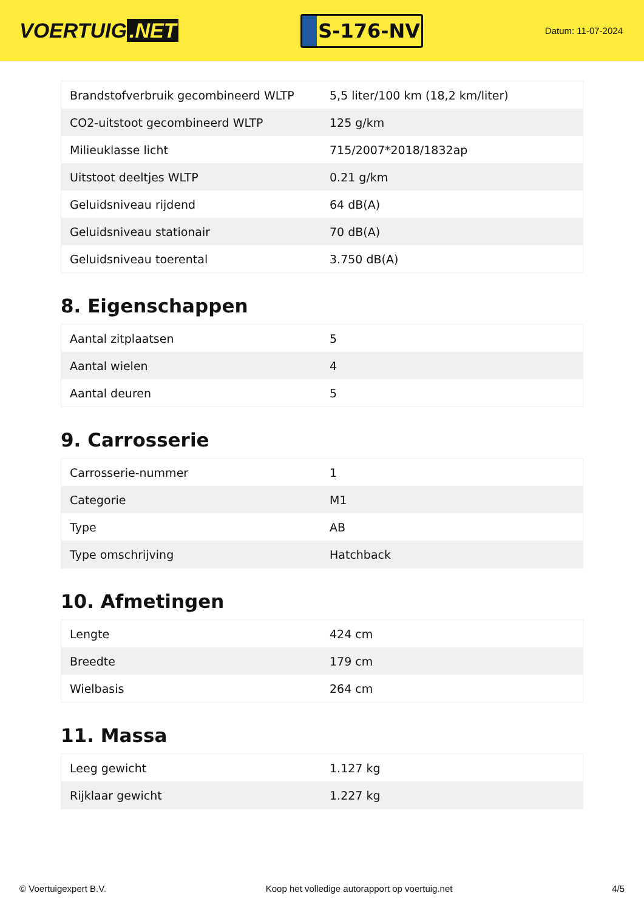VOERTUIG.NET
S-176-NV
Datum: 11-07-2024
| Brandstofverbruik gecombineerd WLTP | 5,5 liter/100 km (18,2 km/liter) |
| CO2-uitstoot gecombineerd WLTP | 125 g/km |
| Milieuklasse licht | 715/2007*2018/1832ap |
| Uitstoot deeltjes WLTP | 0.21 g/km |
| Geluidsniveau rijdend | 64 dB(A) |
| Geluidsniveau stationair | 70 dB(A) |
| Geluidsniveau toerental | 3.750 dB(A) |
8. Eigenschappen
| Aantal zitplaatsen | 5 |
| Aantal wielen | 4 |
| Aantal deuren | 5 |
9. Carrosserie
| Carrosserie-nummer | 1 |
| Categorie | M1 |
| Type | AB |
| Type omschrijving | Hatchback |
10. Afmetingen
| Lengte | 424 cm |
| Breedte | 179 cm |
| Wielbasis | 264 cm |
11. Massa
| Leeg gewicht | 1.127 kg |
| Rijklaar gewicht | 1.227 kg |
© Voertuigexpert B.V. Koop het volledige autorapport op voertuig.net 4/5